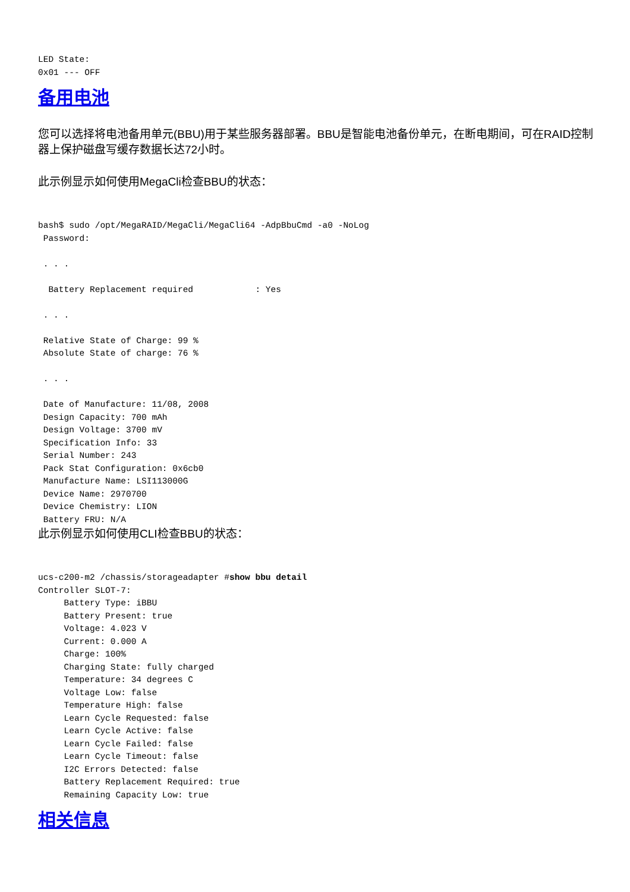LED State:
0x01 --- OFF
备用电池
您可以选择将电池备用单元(BBU)用于某些服务器部署。BBU是智能电池备份单元，在断电期间，可在RAID控制器上保护磁盘写缓存数据长达72小时。
此示例显示如何使用MegaCli检查BBU的状态：
bash$ sudo /opt/MegaRAID/MegaCli/MegaCli64 -AdpBbuCmd -a0 -NoLog
 Password:

 . . .

  Battery Replacement required            : Yes

 . . .

 Relative State of Charge: 99 %
 Absolute State of charge: 76 %

 . . .

 Date of Manufacture: 11/08, 2008
 Design Capacity: 700 mAh
 Design Voltage: 3700 mV
 Specification Info: 33
 Serial Number: 243
 Pack Stat Configuration: 0x6cb0
 Manufacture Name: LSI113000G
 Device Name: 2970700
 Device Chemistry: LION
 Battery FRU: N/A
此示例显示如何使用CLI检查BBU的状态：
ucs-c200-m2 /chassis/storageadapter #show bbu detail
Controller SLOT-7:
     Battery Type: iBBU
     Battery Present: true
     Voltage: 4.023 V
     Current: 0.000 A
     Charge: 100%
     Charging State: fully charged
     Temperature: 34 degrees C
     Voltage Low: false
     Temperature High: false
     Learn Cycle Requested: false
     Learn Cycle Active: false
     Learn Cycle Failed: false
     Learn Cycle Timeout: false
     I2C Errors Detected: false
     Battery Replacement Required: true
     Remaining Capacity Low: true
相关信息